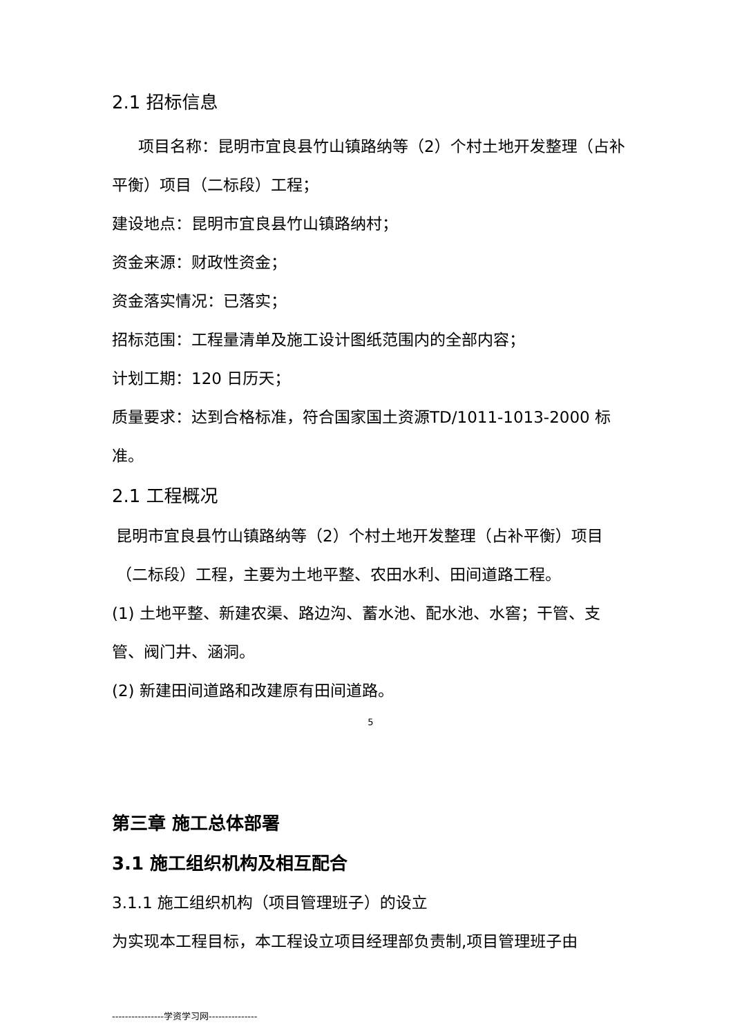2.1 招标信息
项目名称：昆明市宜良县竹山镇路纳等（2）个村土地开发整理（占补平衡）项目（二标段）工程；
建设地点：昆明市宜良县竹山镇路纳村；
资金来源：财政性资金；
资金落实情况：已落实；
招标范围：工程量清单及施工设计图纸范围内的全部内容；
计划工期：120 日历天；
质量要求：达到合格标准，符合国家国土资源TD/1011-1013-2000 标准。
2.1 工程概况
昆明市宜良县竹山镇路纳等（2）个村土地开发整理（占补平衡）项目（二标段）工程，主要为土地平整、农田水利、田间道路工程。
(1) 土地平整、新建农渠、路边沟、蓄水池、配水池、水窖；干管、支管、阀门井、涵洞。
(2) 新建田间道路和改建原有田间道路。
5
第三章 施工总体部署
3.1 施工组织机构及相互配合
3.1.1 施工组织机构（项目管理班子）的设立
为实现本工程目标，本工程设立项目经理部负责制,项目管理班子由
----------------学资学习网---------------